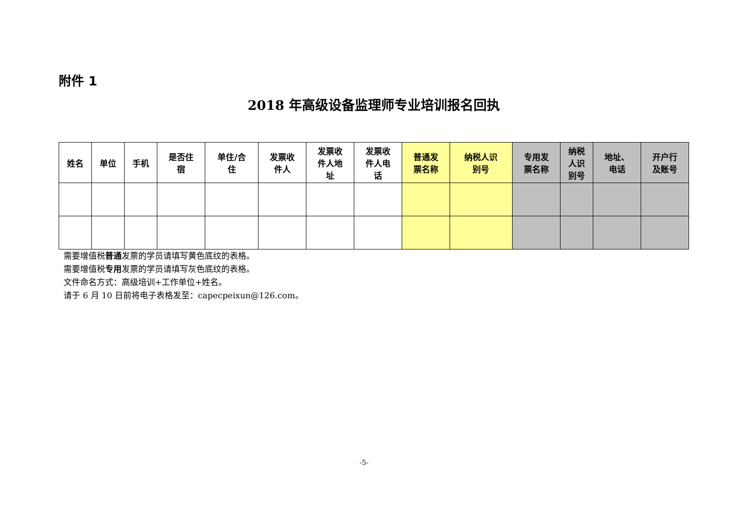附件 1
2018 年高级设备监理师专业培训报名回执
| 姓名 | 单位 | 手机 | 是否住 宿 | 单住/合 住 | 发票收 件人 | 发票收 件人地 址 | 发票收 件人电 话 | 普通发 票名称 | 纳税人识 别号 | 专用发 票名称 | 纳税 人识 别号 | 地址、 电话 | 开户行 及账号 |
| --- | --- | --- | --- | --- | --- | --- | --- | --- | --- | --- | --- | --- | --- |
需要增值税普通发票的学员请填写黄色底纹的表格。
需要增值税专用发票的学员请填写灰色底纹的表格。
文件命名方式：高级培训+工作单位+姓名。
请于 6 月 10 日前将电子表格发至：capecpeixun@126.com。
-5-